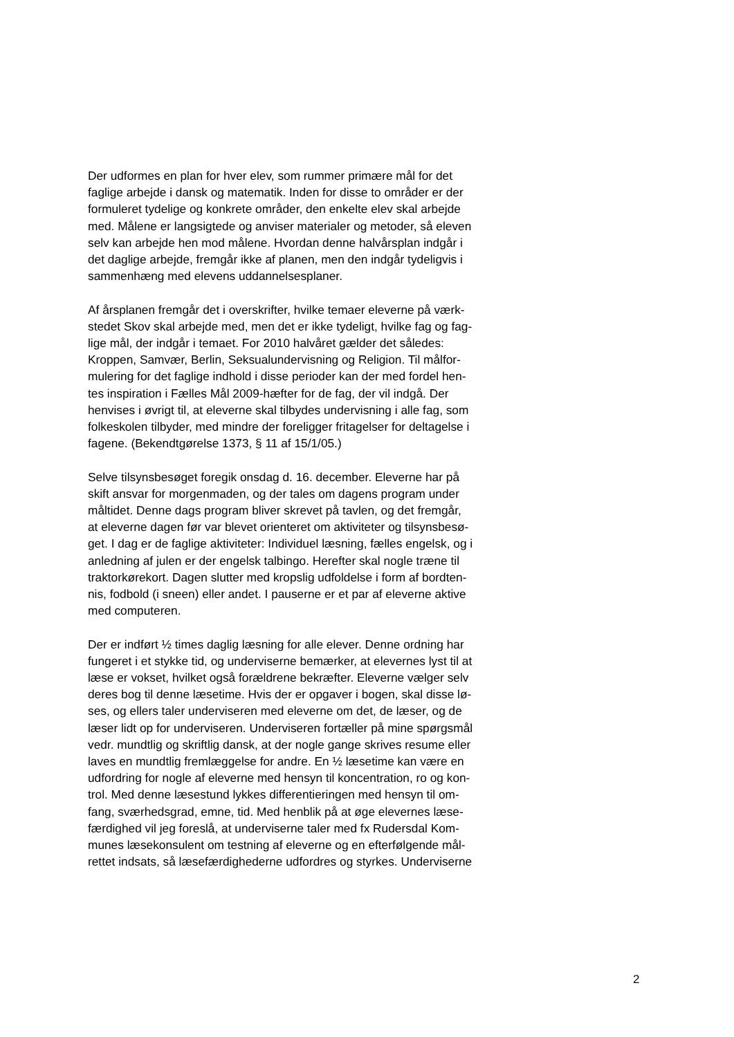Der udformes en plan for hver elev, som rummer primære mål for det
faglige arbejde i dansk og matematik. Inden for disse to områder er der
formuleret tydelige og konkrete områder, den enkelte elev skal arbejde
med. Målene er langsigtede og anviser materialer og metoder, så eleven
selv kan arbejde hen mod målene. Hvordan denne halvårsplan indgår i
det daglige arbejde, fremgår ikke af planen, men den indgår tydeligvis i
sammenhæng med elevens uddannelsesplaner.
Af årsplanen fremgår det i overskrifter, hvilke temaer eleverne på værk-
stedet Skov skal arbejde med, men det er ikke tydeligt, hvilke fag og fag-
lige mål, der indgår i temaet. For 2010 halvåret gælder det således:
Kroppen, Samvær, Berlin, Seksualundervisning og Religion. Til målfor-
mulering for det faglige indhold i disse perioder kan der med fordel hen-
tes inspiration i Fælles Mål 2009-hæfter for de fag, der vil indgå. Der
henvises i øvrigt til, at eleverne skal tilbydes undervisning i alle fag, som
folkeskolen tilbyder, med mindre der foreligger fritagelser for deltagelse i
fagene. (Bekendtgørelse 1373, § 11 af 15/1/05.)
Selve tilsynsbesøget foregik onsdag d. 16. december. Eleverne har på
skift ansvar for morgenmaden, og der tales om dagens program under
måltidet. Denne dags program bliver skrevet på tavlen, og det fremgår,
at eleverne dagen før var blevet orienteret om aktiviteter og tilsynsbesø-
get. I dag er de faglige aktiviteter: Individuel læsning, fælles engelsk, og i
anledning af julen er der engelsk talbingo. Herefter skal nogle træne til
traktorkørekort. Dagen slutter med kropslig udfoldelse i form af bordten-
nis, fodbold (i sneen) eller andet. I pauserne er et par af eleverne aktive
med computeren.
Der er indført ½ times daglig læsning for alle elever. Denne ordning har
fungeret i et stykke tid, og underviserne bemærker, at elevernes lyst til at
læse er vokset, hvilket også forældrene bekræfter. Eleverne vælger selv
deres bog til denne læsetime. Hvis der er opgaver i bogen, skal disse lø-
ses, og ellers taler underviseren med eleverne om det, de læser, og de
læser lidt op for underviseren. Underviseren fortæller på mine spørgsmål
vedr. mundtlig og skriftlig dansk, at der nogle gange skrives resume eller
laves en mundtlig fremlæggelse for andre. En ½ læsetime kan være en
udfordring for nogle af eleverne med hensyn til koncentration, ro og kon-
trol. Med denne læsestund lykkes differentieringen med hensyn til om-
fang, sværhedsgrad, emne, tid. Med henblik på at øge elevernes læse-
færdighed vil jeg foreslå, at underviserne taler med fx Rudersdal Kom-
munes læsekonsulent om testning af eleverne og en efterfølgende mål-
rettet indsats, så læsefærdighederne udfordres og styrkes. Underviserne
2